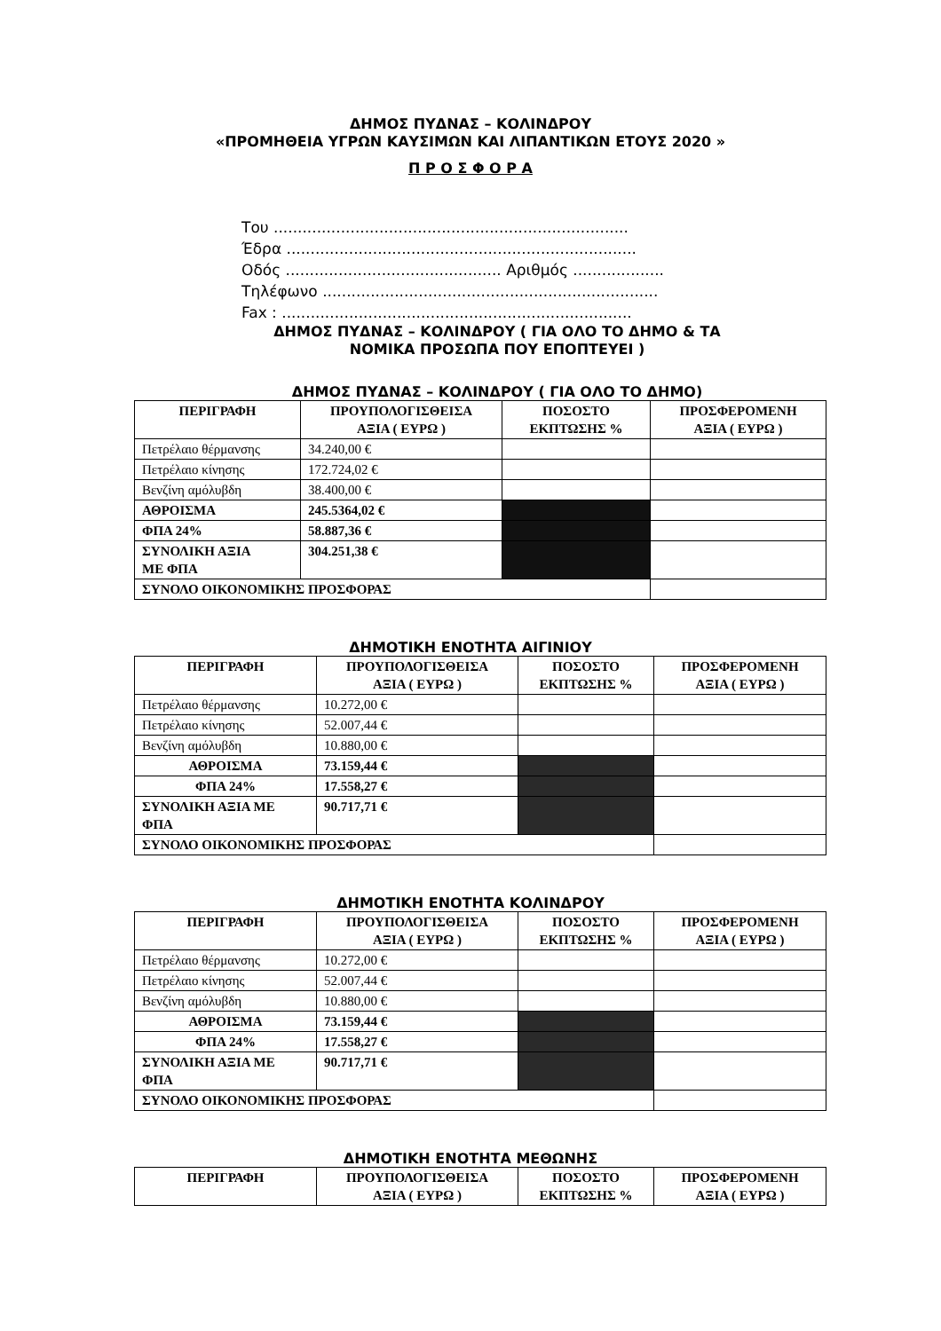ΔΗΜΟΣ ΠΥΔΝΑΣ – ΚΟΛΙΝΔΡΟΥ
«ΠΡΟΜΗΘΕΙΑ ΥΓΡΩΝ ΚΑΥΣΙΜΩΝ ΚΑΙ ΛΙΠΑΝΤΙΚΩΝ ΕΤΟΥΣ 2020 »
Π Ρ Ο Σ Φ Ο Ρ Α
Του ..........................................................................
Έδρα .........................................................................
Οδός ............................................. Αριθμός ...................
Τηλέφωνο ......................................................................
Fax : .........................................................................
ΔΗΜΟΣ ΠΥΔΝΑΣ – ΚΟΛΙΝΔΡΟΥ ( ΓΙΑ ΟΛΟ ΤΟ ΔΗΜΟ & ΤΑ
ΝΟΜΙΚΑ ΠΡΟΣΩΠΑ ΠΟΥ ΕΠΟΠΤΕΥΕΙ )
ΔΗΜΟΣ ΠΥΔΝΑΣ – ΚΟΛΙΝΔΡΟΥ ( ΓΙΑ ΟΛΟ ΤΟ ΔΗΜΟ)
| ΠΕΡΙΓΡΑΦΗ | ΠΡΟΥΠΟΛΟΓΙΣΘΕΙΣΑ ΑΞΙΑ ( ΕΥΡΩ ) | ΠΟΣΟΣΤΟ ΕΚΠΤΩΣΗΣ % | ΠΡΟΣΦΕΡΟΜΕΝΗ ΑΞΙΑ ( ΕΥΡΩ ) |
| --- | --- | --- | --- |
| Πετρέλαιο θέρμανσης | 34.240,00 € | | |
| Πετρέλαιο κίνησης | 172.724,02 € | | |
| Βενζίνη αμόλυβδη | 38.400,00 € | | |
| ΑΘΡΟΙΣΜΑ | 245.5364,02 € | | |
| ΦΠΑ 24% | 58.887,36 € | | |
| ΣΥΝΟΛΙΚΗ ΑΞΙΑ ΜΕ ΦΠΑ | 304.251,38 € | | |
| ΣΥΝΟΛΟ ΟΙΚΟΝΟΜΙΚΗΣ ΠΡΟΣΦΟΡΑΣ | | | |
ΔΗΜΟΤΙΚΗ ΕΝΟΤΗΤΑ ΑΙΓΙΝΙΟΥ
| ΠΕΡΙΓΡΑΦΗ | ΠΡΟΥΠΟΛΟΓΙΣΘΕΙΣΑ ΑΞΙΑ ( ΕΥΡΩ ) | ΠΟΣΟΣΤΟ ΕΚΠΤΩΣΗΣ % | ΠΡΟΣΦΕΡΟΜΕΝΗ ΑΞΙΑ ( ΕΥΡΩ ) |
| --- | --- | --- | --- |
| Πετρέλαιο θέρμανσης | 10.272,00 € | | |
| Πετρέλαιο κίνησης | 52.007,44 € | | |
| Βενζίνη αμόλυβδη | 10.880,00 € | | |
| ΑΘΡΟΙΣΜΑ | 73.159,44 € | | |
| ΦΠΑ 24% | 17.558,27 € | | |
| ΣΥΝΟΛΙΚΗ ΑΞΙΑ ΜΕ ΦΠΑ | 90.717,71 € | | |
| ΣΥΝΟΛΟ ΟΙΚΟΝΟΜΙΚΗΣ ΠΡΟΣΦΟΡΑΣ | | | |
ΔΗΜΟΤΙΚΗ ΕΝΟΤΗΤΑ ΚΟΛΙΝΔΡΟΥ
| ΠΕΡΙΓΡΑΦΗ | ΠΡΟΥΠΟΛΟΓΙΣΘΕΙΣΑ ΑΞΙΑ ( ΕΥΡΩ ) | ΠΟΣΟΣΤΟ ΕΚΠΤΩΣΗΣ % | ΠΡΟΣΦΕΡΟΜΕΝΗ ΑΞΙΑ ( ΕΥΡΩ ) |
| --- | --- | --- | --- |
| Πετρέλαιο θέρμανσης | 10.272,00 € | | |
| Πετρέλαιο κίνησης | 52.007,44 € | | |
| Βενζίνη αμόλυβδη | 10.880,00 € | | |
| ΑΘΡΟΙΣΜΑ | 73.159,44 € | | |
| ΦΠΑ 24% | 17.558,27 € | | |
| ΣΥΝΟΛΙΚΗ ΑΞΙΑ ΜΕ ΦΠΑ | 90.717,71 € | | |
| ΣΥΝΟΛΟ ΟΙΚΟΝΟΜΙΚΗΣ ΠΡΟΣΦΟΡΑΣ | | | |
ΔΗΜΟΤΙΚΗ ΕΝΟΤΗΤΑ ΜΕΘΩΝΗΣ
| ΠΕΡΙΓΡΑΦΗ | ΠΡΟΥΠΟΛΟΓΙΣΘΕΙΣΑ ΑΞΙΑ ( ΕΥΡΩ ) | ΠΟΣΟΣΤΟ ΕΚΠΤΩΣΗΣ % | ΠΡΟΣΦΕΡΟΜΕΝΗ ΑΞΙΑ ( ΕΥΡΩ ) |
| --- | --- | --- | --- |